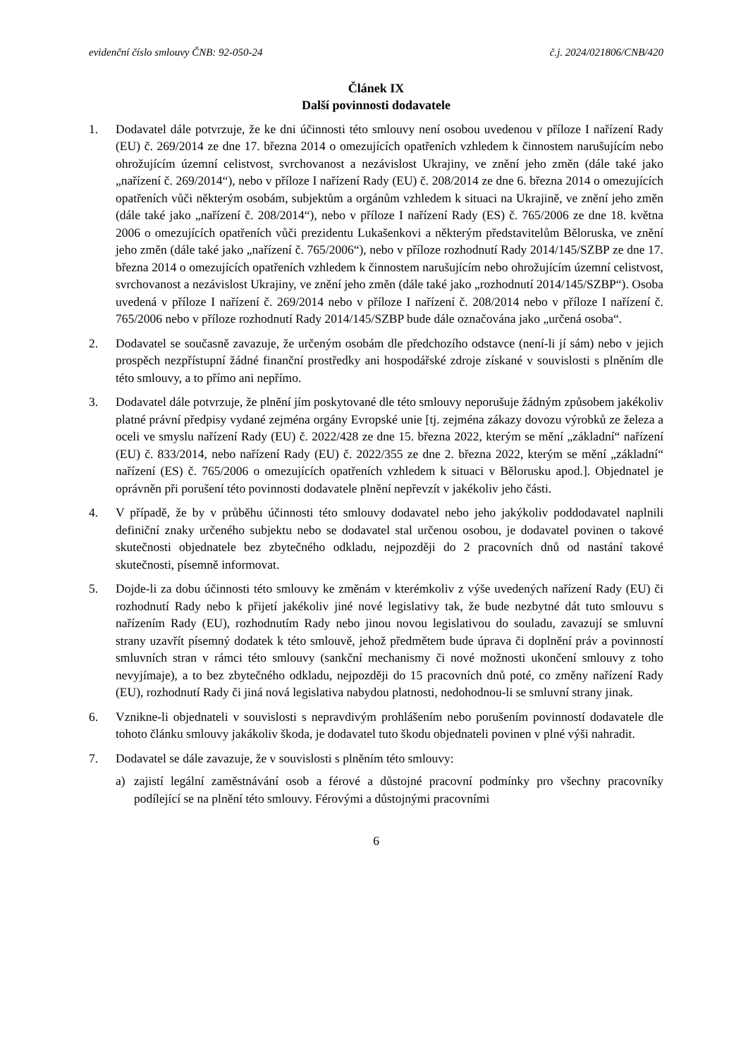evidenční číslo smlouvy ČNB: 92-050-24 č.j. 2024/021806/CNB/420
Článek IX
Další povinnosti dodavatele
1. Dodavatel dále potvrzuje, že ke dni účinnosti této smlouvy není osobou uvedenou v příloze I nařízení Rady (EU) č. 269/2014 ze dne 17. března 2014 o omezujících opatřeních vzhledem k činnostem narušujícím nebo ohrožujícím územní celistvost, svrchovanost a nezávislost Ukrajiny, ve znění jeho změn (dále také jako „nařízení č. 269/2014“), nebo v příloze I nařízení Rady (EU) č. 208/2014 ze dne 6. března 2014 o omezujících opatřeních vůči některým osobám, subjektům a orgánům vzhledem k situaci na Ukrajině, ve znění jeho změn (dále také jako „nařízení č. 208/2014“), nebo v příloze I nařízení Rady (ES) č. 765/2006 ze dne 18. května 2006 o omezujících opatřeních vůči prezidentu Lukašenkovi a některým představitelům Běloruska, ve znění jeho změn (dále také jako „nařízení č. 765/2006“), nebo v příloze rozhodnutí Rady 2014/145/SZBP ze dne 17. března 2014 o omezujících opatřeních vzhledem k činnostem narušujícím nebo ohrožujícím územní celistvost, svrchovanost a nezávislost Ukrajiny, ve znění jeho změn (dále také jako „rozhodnutí 2014/145/SZBP“). Osoba uvedená v příloze I nařízení č. 269/2014 nebo v příloze I nařízení č. 208/2014 nebo v příloze I nařízení č. 765/2006 nebo v příloze rozhodnutí Rady 2014/145/SZBP bude dále označována jako „určená osoba“.
2. Dodavatel se současně zavazuje, že určeným osobám dle předchozího odstavce (není-li jí sám) nebo v jejich prospěch nezpřístupní žádné finanční prostředky ani hospodářské zdroje získané v souvislosti s plněním dle této smlouvy, a to přímo ani nepřímo.
3. Dodavatel dále potvrzuje, že plnění jím poskytované dle této smlouvy neporušuje žádným způsobem jakékoliv platné právní předpisy vydané zejména orgány Evropské unie [tj. zejména zákazy dovozu výrobků ze železa a oceli ve smyslu nařízení Rady (EU) č. 2022/428 ze dne 15. března 2022, kterým se mění „základní“ nařízení (EU) č. 833/2014, nebo nařízení Rady (EU) č. 2022/355 ze dne 2. března 2022, kterým se mění „základní“ nařízení (ES) č. 765/2006 o omezujících opatřeních vzhledem k situaci v Bělorusku apod.]. Objednatel je oprávněn při porušení této povinnosti dodavatele plnění nepřevzít v jakékoliv jeho části.
4. V případě, že by v průběhu účinnosti této smlouvy dodavatel nebo jeho jakýkoliv poddodavatel naplnili definiční znaky určeného subjektu nebo se dodavatel stal určenou osobou, je dodavatel povinen o takové skutečnosti objednatele bez zbytečného odkladu, nejpozději do 2 pracovních dnů od nastání takové skutečnosti, písemně informovat.
5. Dojde-li za dobu účinnosti této smlouvy ke změnám v kterémkoliv z výše uvedených nařízení Rady (EU) či rozhodnutí Rady nebo k přijetí jakékoliv jiné nové legislativy tak, že bude nezbytné dát tuto smlouvu s nařízením Rady (EU), rozhodnutím Rady nebo jinou novou legislativou do souladu, zavazují se smluvní strany uzavřít písemný dodatek k této smlouvě, jehož předmětem bude úprava či doplnění práv a povinností smluvních stran v rámci této smlouvy (sankční mechanismy či nové možnosti ukončení smlouvy z toho nevyjímaje), a to bez zbytečného odkladu, nejpozději do 15 pracovních dnů poté, co změny nařízení Rady (EU), rozhodnutí Rady či jiná nová legislativa nabydou platnosti, nedohodnou-li se smluvní strany jinak.
6. Vznikne-li objednateli v souvislosti s nepravdivým prohlášením nebo porušením povinností dodavatele dle tohoto článku smlouvy jakákoliv škoda, je dodavatel tuto škodu objednateli povinen v plné výši nahradit.
7. Dodavatel se dále zavazuje, že v souvislosti s plněním této smlouvy:
a) zajistí legální zaměstnávání osob a férové a důstojné pracovní podmínky pro všechny pracovníky podílející se na plnění této smlouvy. Férovými a důstojnými pracovními
6